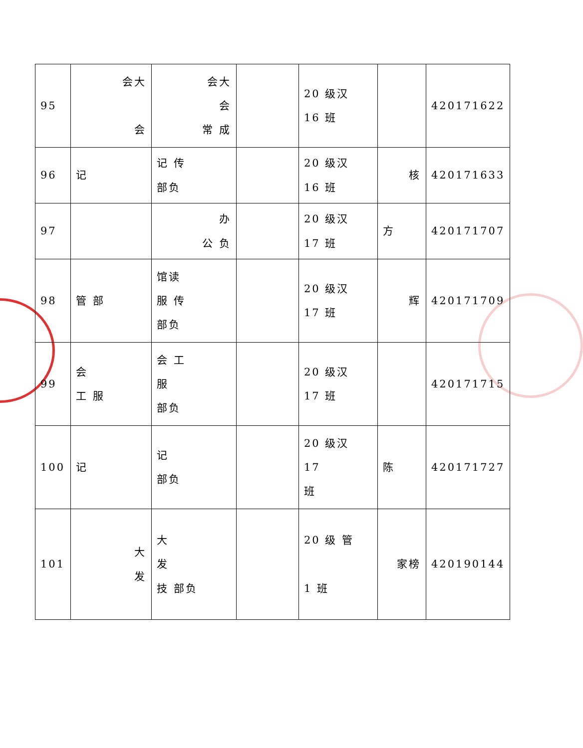| 95 | 会大 会 | 会大 会 常 成 | | 20 级汉 16 班 | | 420171622 |
| 96 | 记 | 记 传 部负 | | 20 级汉 16 班 | 核 | 420171633 |
| 97 | | 办 公 负 | | 20 级汉 17 班 | 方 | 420171707 |
| 98 | 管 部 | 馆读 服 传 部负 | | 20 级汉 17 班 | 辉 | 420171709 |
| 99 | 会 工 服 | 会 工 服 部负 | | 20 级汉 17 班 | | 420171715 |
| 100 | 记 | 记 部负 | | 20 级汉 17 班 | 陈 | 420171727 |
| 101 | 大 发 | 大 发 技 部负 | | 20 级 管 1 班 | 家榜 | 420190144 |